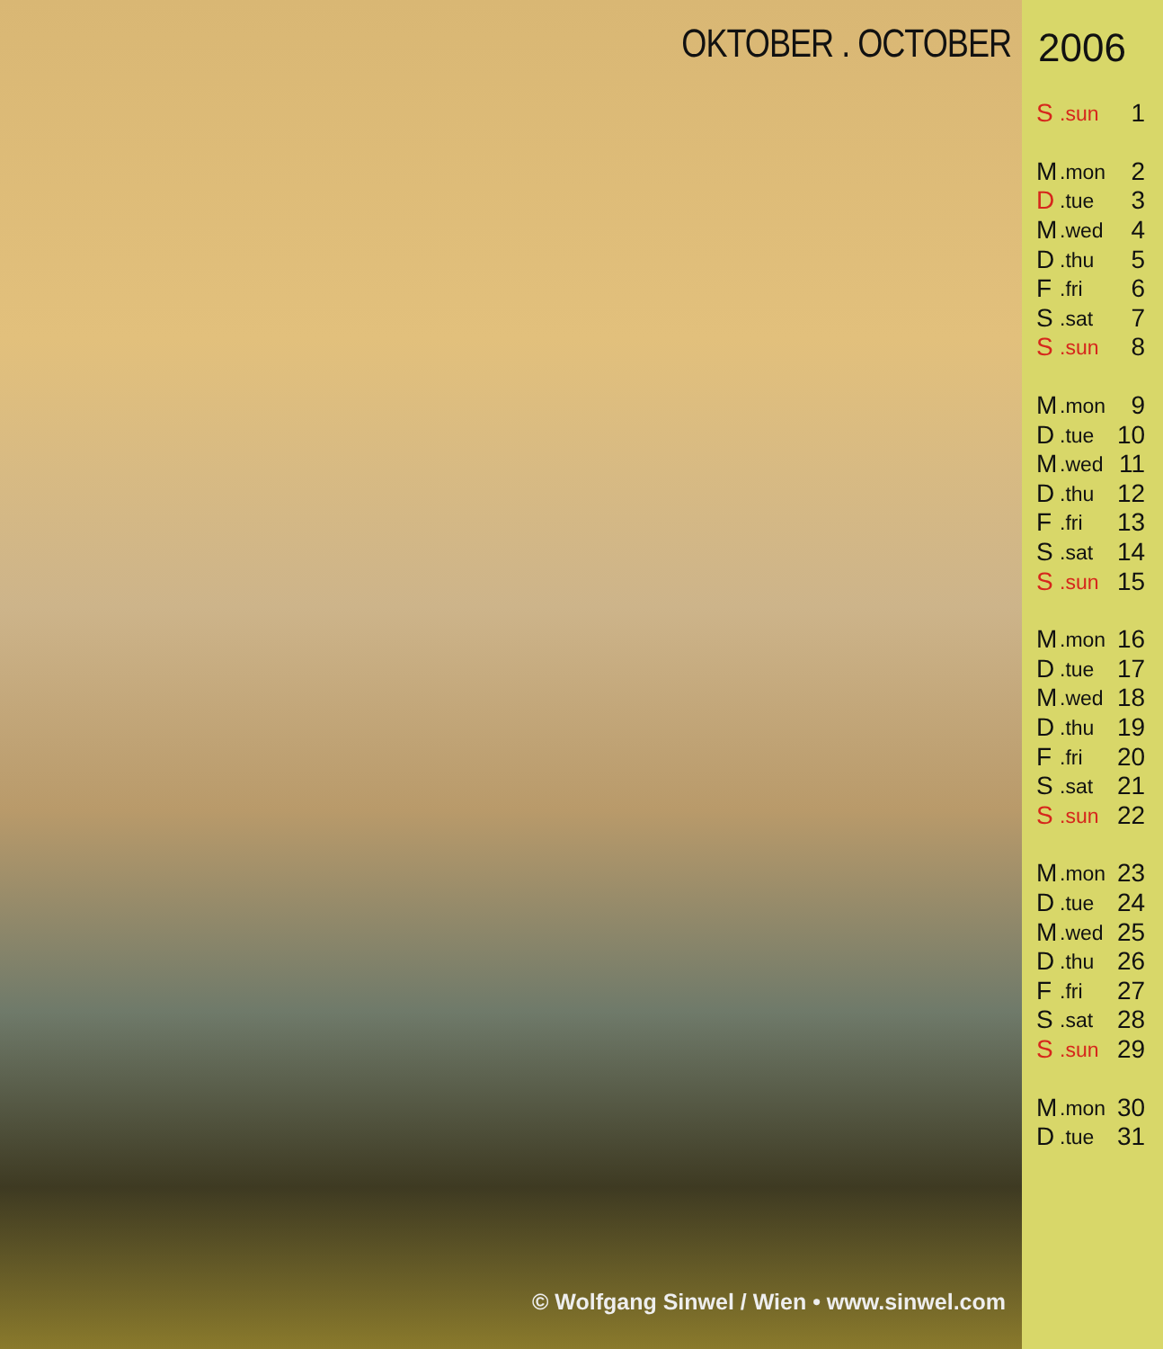OKTOBER . OCTOBER
© Wolfgang Sinwel / Wien • www.sinwel.com
2006
| S | .sun | 1 |
| M | .mon | 2 |
| D | .tue | 3 |
| M | .wed | 4 |
| D | .thu | 5 |
| F | .fri | 6 |
| S | .sat | 7 |
| S | .sun | 8 |
| M | .mon | 9 |
| D | .tue | 10 |
| M | .wed | 11 |
| D | .thu | 12 |
| F | .fri | 13 |
| S | .sat | 14 |
| S | .sun | 15 |
| M | .mon | 16 |
| D | .tue | 17 |
| M | .wed | 18 |
| D | .thu | 19 |
| F | .fri | 20 |
| S | .sat | 21 |
| S | .sun | 22 |
| M | .mon | 23 |
| D | .tue | 24 |
| M | .wed | 25 |
| D | .thu | 26 |
| F | .fri | 27 |
| S | .sat | 28 |
| S | .sun | 29 |
| M | .mon | 30 |
| D | .tue | 31 |